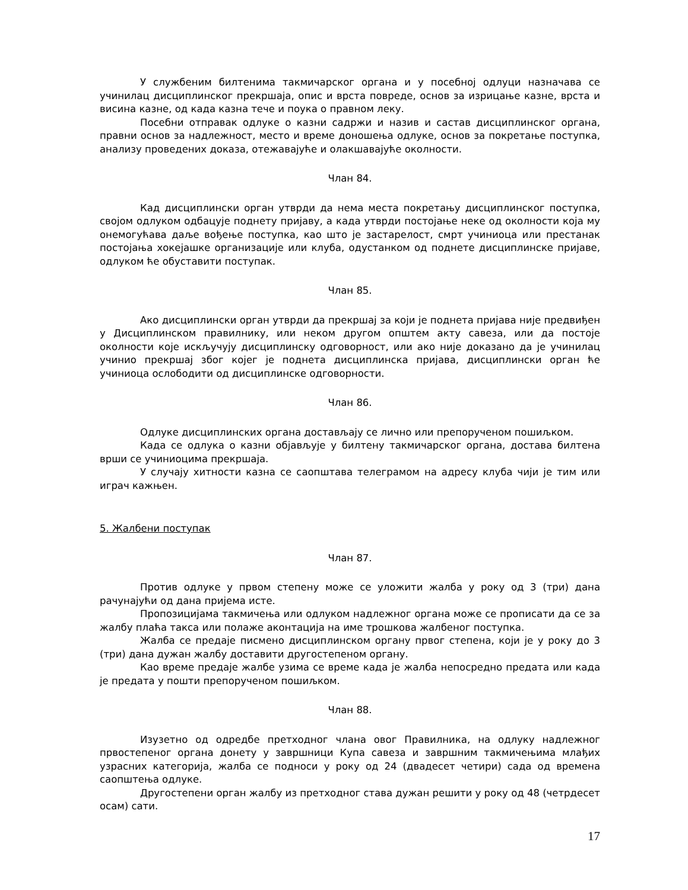У службеним билтенима такмичарског органа и у посебној одлуци назначава се учинилац дисциплинског прекршаја, опис и врста повреде, основ за изрицање казне, врста и висина казне, од када казна тече и поука о правном леку.
Посебни отправак одлуке о казни садржи и назив и састав дисциплинског органа, правни основ за надлежност, место и време доношења одлуке, основ за покретање поступка, анализу проведених доказа, отежавајуће и олакшавајуће околности.
Члан 84.
Кад дисциплински орган утврди да нема места покретању дисциплинског поступка, својом одлуком одбацује поднету пријаву, а када утврди постојање неке од околности која му онемогућава даље вођење поступка, као што је застарелост, смрт учиниоца или престанак постојања хокејашке организације или клуба, одустанком од поднете дисциплинске пријаве, одлуком ће обуставити поступак.
Члан 85.
Ако дисциплински орган утврди да прекршај за који је поднета пријава није предвиђен у Дисциплинском правилнику, или неком другом општем акту савеза, или да постоје околности које искључују дисциплинску одговорност, или ако није доказано да је учинилац учинио прекршај због којег је поднета дисциплинска пријава, дисциплински орган ће учиниоца ослободити од дисциплинске одговорности.
Члан 86.
Одлуке дисциплинских органа достављају се лично или препорученом пошиљком.
Када се одлука о казни објављује у билтену такмичарског органа, достава билтена врши се учиниоцима прекршаја.
У случају хитности казна се саопштава телеграмом на адресу клуба чији је тим или играч кажњен.
5. Жалбени поступак
Члан 87.
Против одлуке у првом степену може се уложити жалба у року од 3 (три) дана рачунајући од дана пријема исте.
Пропозицијама такмичења или одлуком надлежног органа може се прописати да се за жалбу плаћа такса или полаже аконтација на име трошкова жалбеног поступка.
Жалба се предаје писмено дисциплинском органу првог степена, који је у року до 3 (три) дана дужан жалбу доставити другостепеном органу.
Као време предаје жалбе узима се време када је жалба непосредно предата или када је предата у пошти препорученом пошиљком.
Члан 88.
Изузетно од одредбе претходног члана овог Правилника, на одлуку надлежног првостепеног органа донету у завршници Купа савеза и завршним такмичењима млађих узрасних категорија, жалба се подноси у року од 24 (двадесет четири) сада од времена саопштења одлуке.
Другостепени орган жалбу из претходног става дужан решити у року од 48 (четрдесет осам) сати.
17